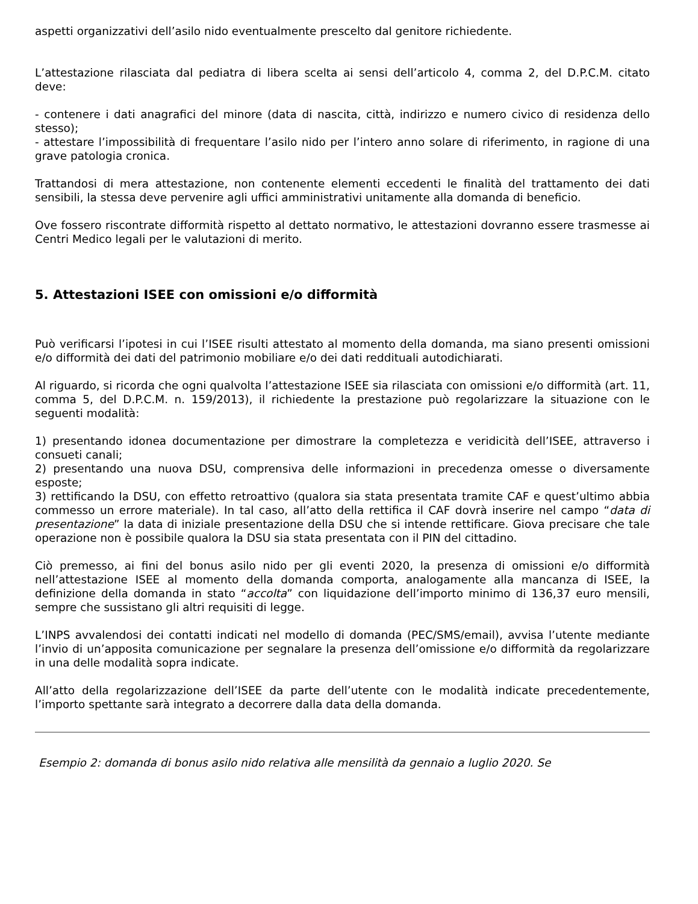aspetti organizzativi dell’asilo nido eventualmente prescelto dal genitore richiedente.
L’attestazione rilasciata dal pediatra di libera scelta ai sensi dell’articolo 4, comma 2, del D.P.C.M. citato deve:
- contenere i dati anagrafici del minore (data di nascita, città, indirizzo e numero civico di residenza dello stesso);
- attestare l’impossibilità di frequentare l’asilo nido per l’intero anno solare di riferimento, in ragione di una grave patologia cronica.
Trattandosi di mera attestazione, non contenente elementi eccedenti le finalità del trattamento dei dati sensibili, la stessa deve pervenire agli uffici amministrativi unitamente alla domanda di beneficio.
Ove fossero riscontrate difformità rispetto al dettato normativo, le attestazioni dovranno essere trasmesse ai Centri Medico legali per le valutazioni di merito.
5. Attestazioni ISEE con omissioni e/o difformità
Può verificarsi l’ipotesi in cui l’ISEE risulti attestato al momento della domanda, ma siano presenti omissioni e/o difformità dei dati del patrimonio mobiliare e/o dei dati reddituali autodichiarati.
Al riguardo, si ricorda che ogni qualvolta l’attestazione ISEE sia rilasciata con omissioni e/o difformità (art. 11, comma 5, del D.P.C.M. n. 159/2013), il richiedente la prestazione può regolarizzare la situazione con le seguenti modalità:
1) presentando idonea documentazione per dimostrare la completezza e veridicità dell’ISEE, attraverso i consueti canali;
2) presentando una nuova DSU, comprensiva delle informazioni in precedenza omesse o diversamente esposte;
3) rettificando la DSU, con effetto retroattivo (qualora sia stata presentata tramite CAF e quest’ultimo abbia commesso un errore materiale). In tal caso, all’atto della rettifica il CAF dovrà inserire nel campo “data di presentazione” la data di iniziale presentazione della DSU che si intende rettificare. Giova precisare che tale operazione non è possibile qualora la DSU sia stata presentata con il PIN del cittadino.
Ciò premesso, ai fini del bonus asilo nido per gli eventi 2020, la presenza di omissioni e/o difformità nell’attestazione ISEE al momento della domanda comporta, analogamente alla mancanza di ISEE, la definizione della domanda in stato “accolta” con liquidazione dell’importo minimo di 136,37 euro mensili, sempre che sussistano gli altri requisiti di legge.
L’INPS avvalendosi dei contatti indicati nel modello di domanda (PEC/SMS/email), avvisa l’utente mediante l’invio di un’apposita comunicazione per segnalare la presenza dell’omissione e/o difformità da regolarizzare in una delle modalità sopra indicate.
All’atto della regolarizzazione dell’ISEE da parte dell’utente con le modalità indicate precedentemente, l’importo spettante sarà integrato a decorrere dalla data della domanda.
Esempio 2: domanda di bonus asilo nido relativa alle mensilità da gennaio a luglio 2020. Se